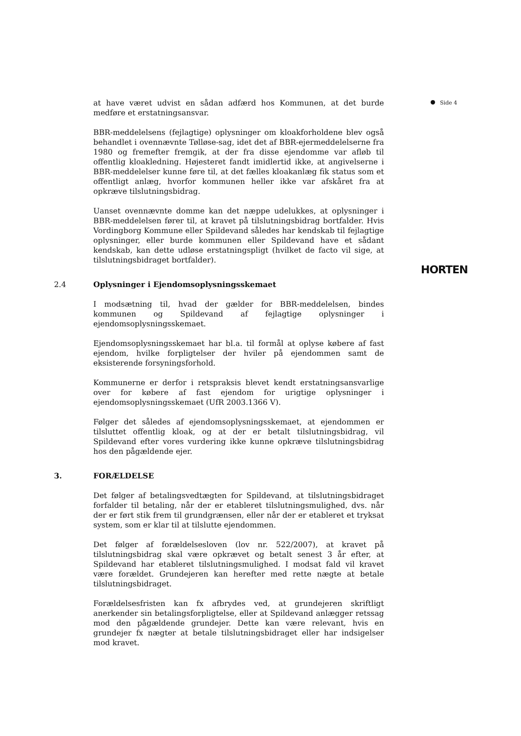at have været udvist en sådan adfærd hos Kommunen, at det burde medføre et erstatningsansvar.
BBR-meddelelsens (fejlagtige) oplysninger om kloakforholdene blev også behandlet i ovennævnte Tølløse-sag, idet det af BBR-ejermeddelelserne fra 1980 og fremefter fremgik, at der fra disse ejendomme var afløb til offentlig kloakledning. Højesteret fandt imidlertid ikke, at angivelserne i BBR-meddelelser kunne føre til, at det fælles kloakanlæg fik status som et offentligt anlæg, hvorfor kommunen heller ikke var afskåret fra at opkræve tilslutningsbidrag.
Uanset ovennævnte domme kan det næppe udelukkes, at oplysninger i BBR-meddelelsen fører til, at kravet på tilslutningsbidrag bortfalder. Hvis Vordingborg Kommune eller Spildevand således har kendskab til fejlagtige oplysninger, eller burde kommunen eller Spildevand have et sådant kendskab, kan dette udløse erstatningspligt (hvilket de facto vil sige, at tilslutningsbidraget bortfalder).
2.4 Oplysninger i Ejendomsoplysningsskemaet
I modsætning til, hvad der gælder for BBR-meddelelsen, bindes kommunen og Spildevand af fejlagtige oplysninger i ejendomsoplysningsskemaet.
Ejendomsoplysningsskemaet har bl.a. til formål at oplyse købere af fast ejendom, hvilke forpligtelser der hviler på ejendommen samt de eksisterende forsyningsforhold.
Kommunerne er derfor i retspraksis blevet kendt erstatningsansvarlige over for købere af fast ejendom for urigtige oplysninger i ejendomsoplysningsskemaet (UfR 2003.1366 V).
Følger det således af ejendomsoplysningsskemaet, at ejendommen er tilsluttet offentlig kloak, og at der er betalt tilslutningsbidrag, vil Spildevand efter vores vurdering ikke kunne opkræve tilslutningsbidrag hos den pågældende ejer.
3. FORÆLDELSE
Det følger af betalingsvedtægten for Spildevand, at tilslutningsbidraget forfalder til betaling, når der er etableret tilslutningsmulighed, dvs. når der er ført stik frem til grundgrænsen, eller når der er etableret et tryksat system, som er klar til at tilslutte ejendommen.
Det følger af forældelsesloven (lov nr. 522/2007), at kravet på tilslutningsbidrag skal være opkrævet og betalt senest 3 år efter, at Spildevand har etableret tilslutningsmulighed. I modsat fald vil kravet være forældet. Grundejeren kan herefter med rette nægte at betale tilslutningsbidraget.
Forældelsesfristen kan fx afbrydes ved, at grundejeren skriftligt anerkender sin betalingsforpligtelse, eller at Spildevand anlægger retssag mod den pågældende grundejer. Dette kan være relevant, hvis en grundejer fx nægter at betale tilslutningsbidraget eller har indsigelser mod kravet.
Side 4
HORTEN